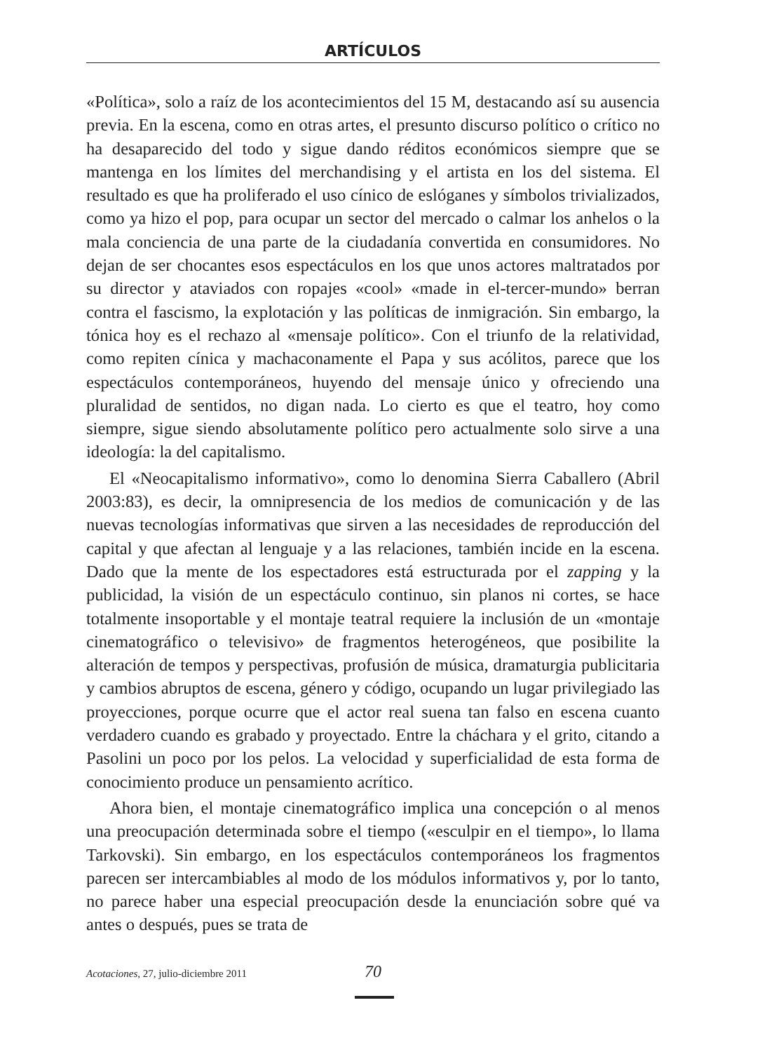ARTÍCULOS
«Política», solo a raíz de los acontecimientos del 15 M, destacando así su ausencia previa. En la escena, como en otras artes, el presunto discurso político o crítico no ha desaparecido del todo y sigue dando réditos económicos siempre que se mantenga en los límites del merchandising y el artista en los del sistema. El resultado es que ha proliferado el uso cínico de eslóganes y símbolos trivializados, como ya hizo el pop, para ocupar un sector del mercado o calmar los anhelos o la mala conciencia de una parte de la ciudadanía convertida en consumidores. No dejan de ser chocantes esos espectáculos en los que unos actores maltratados por su director y ataviados con ropajes «cool» «made in el-tercer-mundo» berran contra el fascismo, la explotación y las políticas de inmigración. Sin embargo, la tónica hoy es el rechazo al «mensaje político». Con el triunfo de la relatividad, como repiten cínica y machaconamente el Papa y sus acólitos, parece que los espectáculos contemporáneos, huyendo del mensaje único y ofreciendo una pluralidad de sentidos, no digan nada. Lo cierto es que el teatro, hoy como siempre, sigue siendo absolutamente político pero actualmente solo sirve a una ideología: la del capitalismo.
El «Neocapitalismo informativo», como lo denomina Sierra Caballero (Abril 2003:83), es decir, la omnipresencia de los medios de comunicación y de las nuevas tecnologías informativas que sirven a las necesidades de reproducción del capital y que afectan al lenguaje y a las relaciones, también incide en la escena. Dado que la mente de los espectadores está estructurada por el zapping y la publicidad, la visión de un espectáculo continuo, sin planos ni cortes, se hace totalmente insoportable y el montaje teatral requiere la inclusión de un «montaje cinematográfico o televisivo» de fragmentos heterogéneos, que posibilite la alteración de tempos y perspectivas, profusión de música, dramaturgia publicitaria y cambios abruptos de escena, género y código, ocupando un lugar privilegiado las proyecciones, porque ocurre que el actor real suena tan falso en escena cuanto verdadero cuando es grabado y proyectado. Entre la cháchara y el grito, citando a Pasolini un poco por los pelos. La velocidad y superficialidad de esta forma de conocimiento produce un pensamiento acrítico.
Ahora bien, el montaje cinematográfico implica una concepción o al menos una preocupación determinada sobre el tiempo («esculpir en el tiempo», lo llama Tarkovski). Sin embargo, en los espectáculos contemporáneos los fragmentos parecen ser intercambiables al modo de los módulos informativos y, por lo tanto, no parece haber una especial preocupación desde la enunciación sobre qué va antes o después, pues se trata de
Acotaciones, 27, julio-diciembre 2011 70